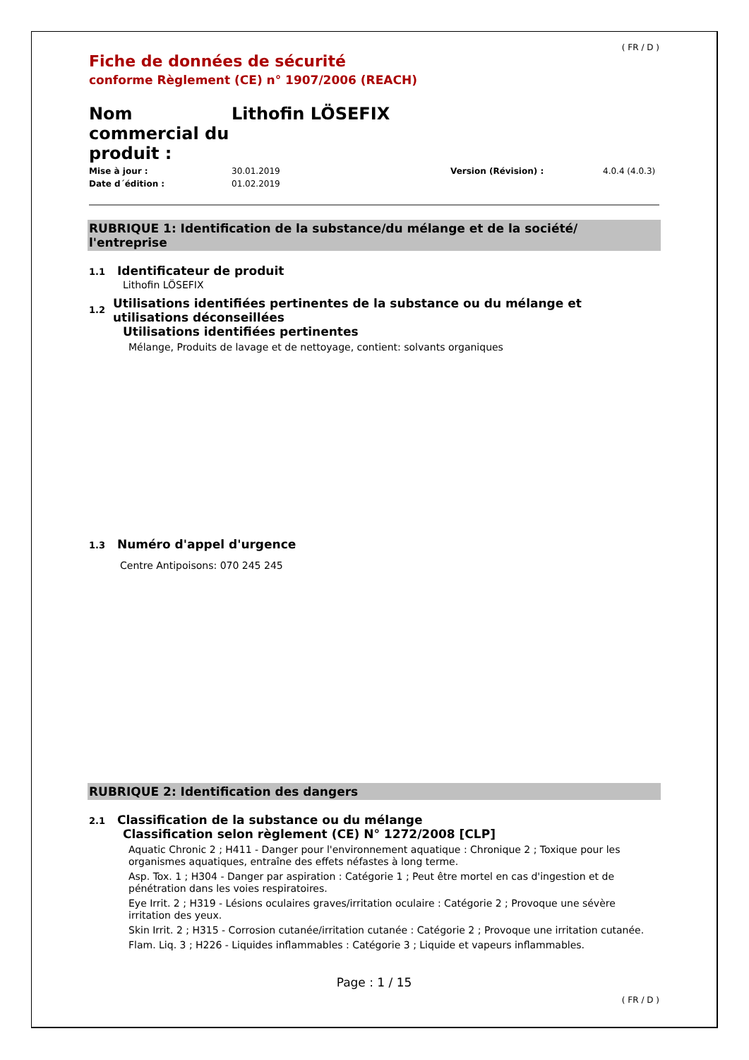( FR / D )
Fiche de données de sécurité
conforme Règlement (CE) n° 1907/2006 (REACH)
Nom commercial du produit :
Lithofin LÖSEFIX
Mise à jour :
Date d´édition :
30.01.2019
01.02.2019
Version (Révision) : 4.0.4 (4.0.3)
RUBRIQUE 1: Identification de la substance/du mélange et de la société/ l'entreprise
1.1
Identificateur de produit
Lithofin LÖSEFIX
1.2
Utilisations identifiées pertinentes de la substance ou du mélange et utilisations déconseillées
Utilisations identifiées pertinentes
Mélange, Produits de lavage et de nettoyage, contient: solvants organiques
1.3
Numéro d'appel d'urgence
Centre Antipoisons: 070 245 245
RUBRIQUE 2: Identification des dangers
2.1
Classification de la substance ou du mélange
Classification selon règlement (CE) N° 1272/2008 [CLP]
Aquatic Chronic 2 ; H411 - Danger pour l'environnement aquatique : Chronique 2 ; Toxique pour les organismes aquatiques, entraîne des effets néfastes à long terme.
Asp. Tox. 1 ; H304 - Danger par aspiration : Catégorie 1 ; Peut être mortel en cas d'ingestion et de pénétration dans les voies respiratoires.
Eye Irrit. 2 ; H319 - Lésions oculaires graves/irritation oculaire : Catégorie 2 ; Provoque une sévère irritation des yeux.
Skin Irrit. 2 ; H315 - Corrosion cutanée/irritation cutanée : Catégorie 2 ; Provoque une irritation cutanée.
Flam. Liq. 3 ; H226 - Liquides inflammables : Catégorie 3 ; Liquide et vapeurs inflammables.
Page : 1 / 15
( FR / D )